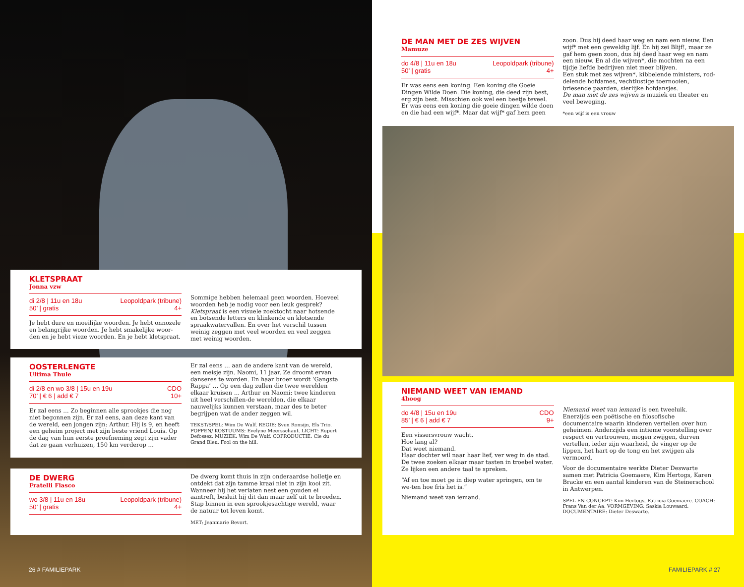DE MAN MET DE ZES WIJVEN
Mamuze
do 4/8 | 11u en 18u Leopoldpark (tribune)
50’ | gratis 4+
Er was eens een koning. Een koning die Goeie Dingen Wilde Doen. Die koning, die deed zijn best, erg zijn best. Misschien ook wel een beetje teveel.
Er was eens een koning die goeie dingen wilde doen en die had een wijf*. Maar dat wijf* gaf hem geen
zoon. Dus hij deed haar weg en nam een nieuw. Een wijf* met een geweldig lijf. En hij zei Blijf!, maar ze gaf hem geen zoon, dus hij deed haar weg en nam een nieuw. En al die wijven*, die mochten na een tijdje liefde bedrijven niet meer blijven.
Een stuk met zes wijven*, kibbelende ministers, rod-delende hofdames, vechtlustige toernooien, briesende paarden, sierlijke hofdansjes.
De man met de zes wijven is muziek en theater en veel beweging.
*een wijf is een vrouw
KLETSPRAAT
Jonna vzw
di 2/8 | 11u en 18u Leopoldpark (tribune)
50’ | gratis 4+
Je hebt dure en moeilijke woorden. Je hebt onnozele en belangrijke woorden. Je hebt smakelijke woor-den en je hebt vieze woorden. En je hebt kletspraat.
Sommige hebben helemaal geen woorden. Hoeveel woorden heb je nodig voor een leuk gesprek? Kletspraat is een visuele zoektocht naar hotsende en botsende letters en klinkende en klotsende spraakwatervallen. En over het verschil tussen weinig zeggen met veel woorden en veel zeggen met weinig woorden.
OOSTERLENGTE
Ultima Thule
di 2/8 en wo 3/8 | 15u en 19u CDO
70’ | € 6 | add € 7 10+
Er zal eens … Zo beginnen alle sprookjes die nog niet begonnen zijn. Er zal eens, aan deze kant van de wereld, een jongen zijn: Arthur. Hij is 9, en heeft een geheim project met zijn beste vriend Louis. Op de dag van hun eerste proefneming zegt zijn vader dat ze gaan verhuizen, 150 km verderop …
Er zal eens … aan de andere kant van de wereld, een meisje zijn. Naomi, 11 jaar. Ze droomt ervan danseres te worden. En haar broer wordt ‘Gangsta Rappa’ … Op een dag zullen die twee werelden elkaar kruisen … Arthur en Naomi: twee kinderen uit heel verschillen-de werelden, die elkaar nauwelijks kunnen verstaan, maar des te beter begrijpen wat de ander zeggen wil.
TEKST/SPEL: Wim De Wulf. REGIE: Sven Ronsijn, Els Trio. POPPEN/ KOSTUUMS: Evelyne Meersschaut. LICHT: Rupert Defossez. MUZIEK: Wim De Wulf. COPRODUCTIE: Cie du Grand Bleu, Fool on the hill.
DE DWERG
Fratelli Fiasco
wo 3/8 | 11u en 18u Leopoldpark (tribune)
50’ | gratis 4+
De dwerg komt thuis in zijn onderaardse holletje en ontdekt dat zijn tamme kraai niet in zijn kooi zit. Wanneer hij het verlaten nest een gouden ei aantreft, besluit hij dit dan maar zelf uit te broeden. Stap binnen in een sprookjesachtige wereld, waar de natuur tot leven komt.
MET: Jeanmarie Bevort.
NIEMAND WEET VAN IEMAND
4hoog
do 4/8 | 15u en 19u CDO
85’ | € 6 | add € 7 9+
Een vissersvrouw wacht.
Hoe lang al?
Dat weet niemand.
Haar dochter wil naar haar lief, ver weg in de stad. De twee zoeken elkaar maar tasten in troebel water. Ze lijken een andere taal te spreken.
“Af en toe moet ge in diep water springen, om te we-ten hoe fris het is.”
Niemand weet van iemand.
Niemand weet van iemand is een tweeluik. Enerzijds een poëtische en filosofische documentaire waarin kinderen vertellen over hun geheimen. Anderzijds een intieme voorstelling over respect en vertrouwen, mogen zwijgen, durven vertellen, ieder zijn waarheid, de vinger op de lippen, het hart op de tong en het zwijgen als vermoord.
Voor de documentaire werkte Dieter Deswarte samen met Patricia Goemaere, Kim Hertogs, Karen Bracke en een aantal kinderen van de Steinerschool in Antwerpen.
SPEL EN CONCEPT: Kim Hertogs, Patricia Goemaere. COACH: Frans Van der Aa. VORMGEVING: Saskia Louwaard. DOCUMENTAIRE: Dieter Deswarte.
26 # FAMILIEPARK FAMILIEPARK # 27